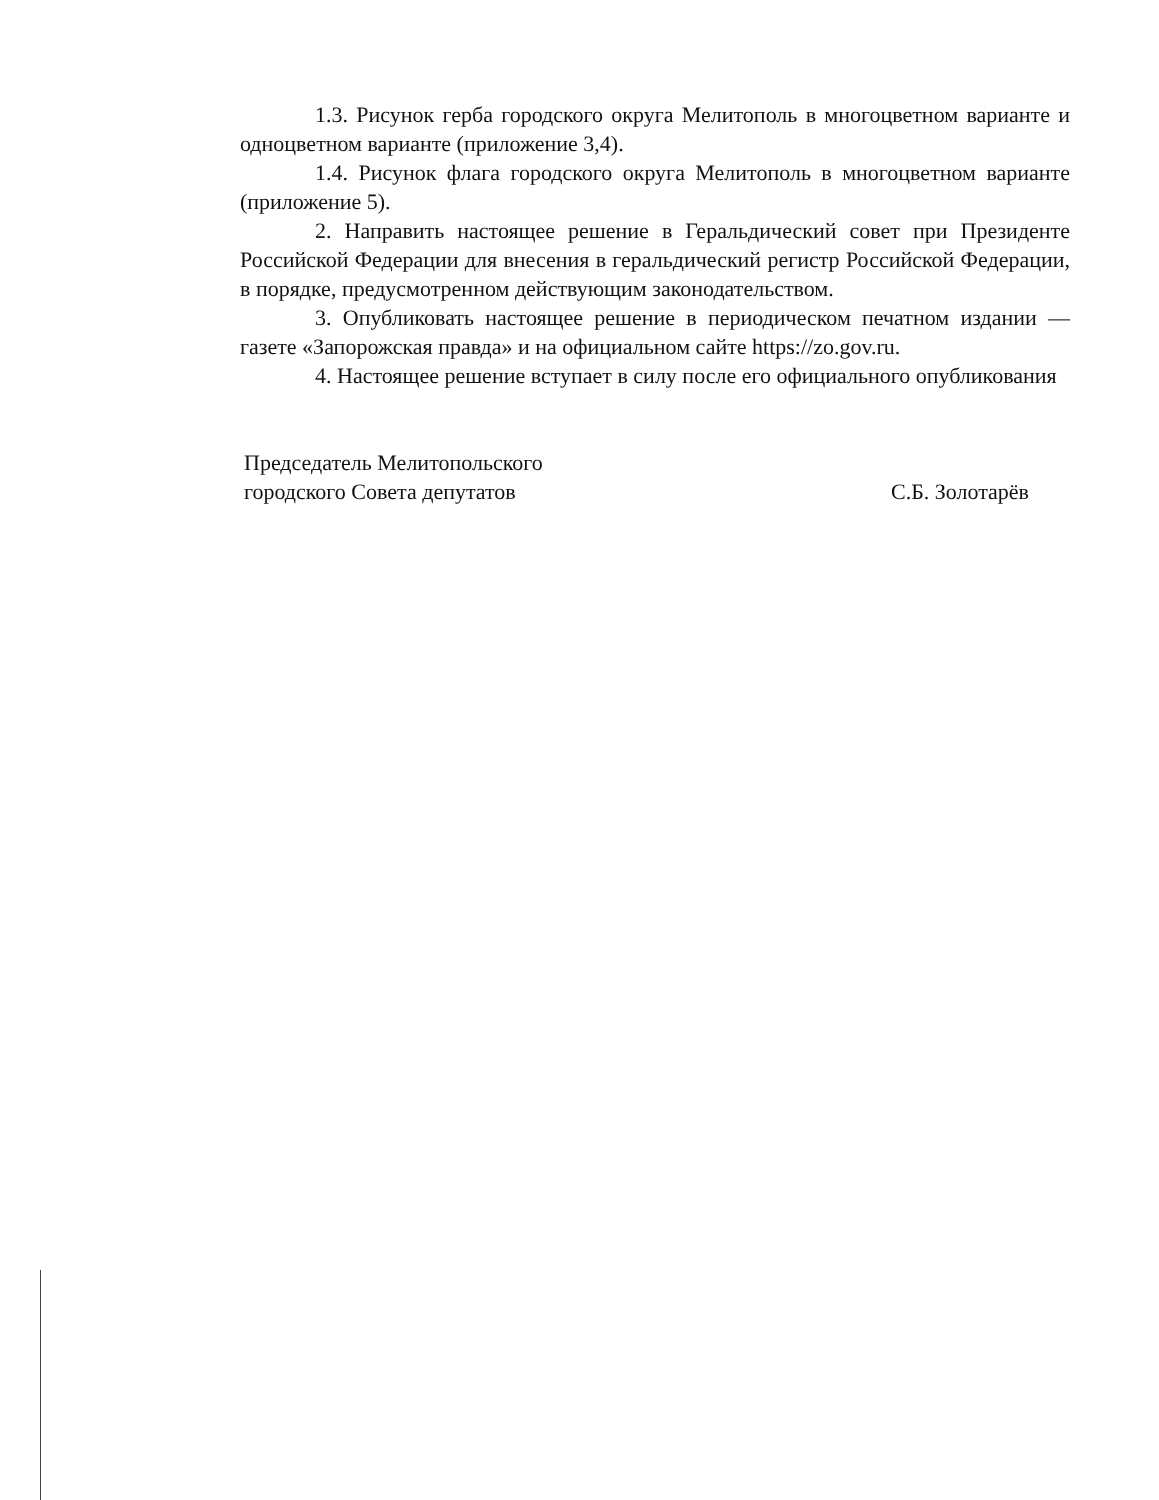1.3. Рисунок герба городского округа Мелитополь в многоцветном варианте и одноцветном варианте (приложение 3,4).
1.4. Рисунок флага городского округа Мелитополь в многоцветном варианте (приложение 5).
2. Направить настоящее решение в Геральдический совет при Президенте Российской Федерации для внесения в геральдический регистр Российской Федерации, в порядке, предусмотренном действующим законодательством.
3. Опубликовать настоящее решение в периодическом печатном издании — газете «Запорожская правда» и на официальном сайте https://zo.gov.ru.
4. Настоящее решение вступает в силу после его официального опубликования
Председатель Мелитопольского
городского Совета депутатов
С.Б. Золотарёв